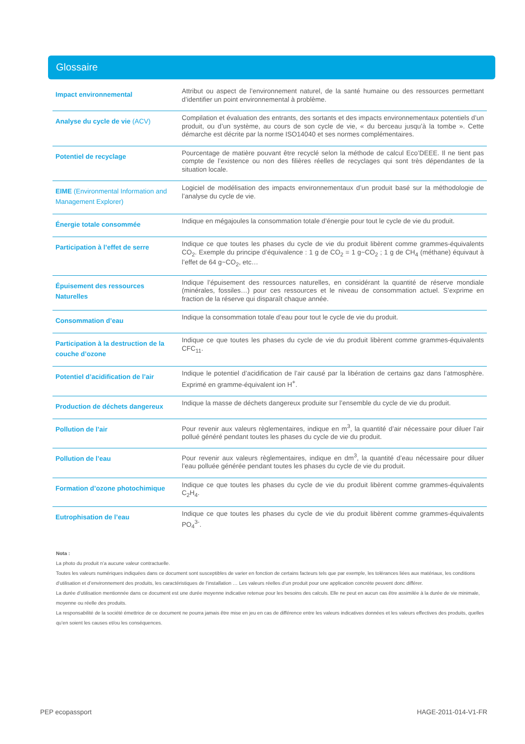Glossaire
| Impact environnemental | Attribut ou aspect de l’environnement naturel, de la santé humaine ou des ressources permettant d’identifier un point environnemental à problème. |
| Analyse du cycle de vie (ACV) | Compilation et évaluation des entrants, des sortants et des impacts environnementaux potentiels d’un produit, ou d’un système, au cours de son cycle de vie, « du berceau jusqu’à la tombe ». Cette démarche est décrite par la norme ISO14040 et ses normes complémentaires. |
| Potentiel de recyclage | Pourcentage de matière pouvant être recyclé selon la méthode de calcul Eco’DEEE. Il ne tient pas compte de l’existence ou non des filières réelles de recyclages qui sont très dépendantes de la situation locale. |
| EIME (Environmental Information and Management Explorer) | Logiciel de modélisation des impacts environnementaux d’un produit basé sur la méthodologie de l’analyse du cycle de vie. |
| Énergie totale consommée | Indique en mégajoules la consommation totale d’énergie pour tout le cycle de vie du produit. |
| Participation à l’effet de serre | Indique ce que toutes les phases du cycle de vie du produit libèrent comme grammes-équivalents CO<sub>2</sub>. Exemple du principe d’équivalence : 1 g de CO<sub>2</sub> = 1 g~CO<sub>2</sub> ; 1 g de CH<sub>4</sub> (méthane) équivaut à l’effet de 64 g~CO<sub>2</sub>, etc… |
| Épuisement des ressources Naturelles | Indique l’épuisement des ressources naturelles, en considérant la quantité de réserve mondiale (minérales, fossiles…) pour ces ressources et le niveau de consommation actuel. S’exprime en fraction de la réserve qui disparaît chaque année. |
| Consommation d’eau | Indique la consommation totale d’eau pour tout le cycle de vie du produit. |
| Participation à la destruction de la couche d’ozone | Indique ce que toutes les phases du cycle de vie du produit libèrent comme grammes-équivalents CFC<sub>11</sub>. |
| Potentiel d’acidification de l’air | Indique le potentiel d’acidification de l’air causé par la libération de certains gaz dans l’atmosphère. Exprimé en gramme-équivalent ion H<sup>+</sup>. |
| Production de déchets dangereux | Indique la masse de déchets dangereux produite sur l’ensemble du cycle de vie du produit. |
| Pollution de l’air | Pour revenir aux valeurs règlementaires, indique en m<sup>3</sup>, la quantité d’air nécessaire pour diluer l’air pollué généré pendant toutes les phases du cycle de vie du produit. |
| Pollution de l’eau | Pour revenir aux valeurs règlementaires, indique en dm<sup>3</sup>, la quantité d’eau nécessaire pour diluer l’eau polluée générée pendant toutes les phases du cycle de vie du produit. |
| Formation d’ozone photochimique | Indique ce que toutes les phases du cycle de vie du produit libèrent comme grammes-équivalents C<sub>2</sub>H<sub>4</sub>. |
| Eutrophisation de l’eau | Indique ce que toutes les phases du cycle de vie du produit libèrent comme grammes-équivalents PO<sub>4</sub><sup>3-</sup>. |
Nota :
La photo du produit n’a aucune valeur contractuelle.
Toutes les valeurs numériques indiquées dans ce document sont susceptibles de varier en fonction de certains facteurs tels que par exemple, les tolérances liées aux matériaux, les conditions d’utilisation et d’environnement des produits, les caractéristiques de l’installation … Les valeurs réelles d’un produit pour une application concrète peuvent donc différer.
La durée d’utilisation mentionnée dans ce document est une durée moyenne indicative retenue pour les besoins des calculs. Elle ne peut en aucun cas être assimilée à la durée de vie minimale, moyenne ou réelle des produits.
La responsabilité de la société émettrice de ce document ne pourra jamais être mise en jeu en cas de différence entre les valeurs indicatives données et les valeurs effectives des produits, quelles qu’en soient les causes et/ou les conséquences.
PEP ecopassport HAGE-2011-014-V1-FR